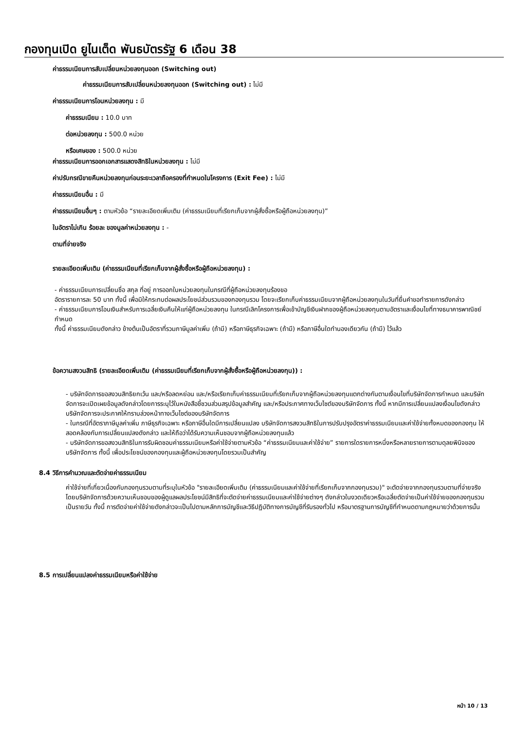กองทุนเปิด ยูไนเต็ด พันธบัตรรัฐ 6 เดือน 38
ค่าธรรมเนียมการสับเปลี่ยนหน่วยลงทุนออก (Switching out)
ค่าธรรมเนียมการสับเปลี่ยนหน่วยลงทุนออก (Switching out) : ไม่มี
ค่าธรรมเนียมการโอนหน่วยลงทุน : มี
ค่าธรรมเนียม : 10.0 บาท
ต่อหน่วยลงทุน : 500.0 หน่วย
หรือเศษของ : 500.0 หน่วย
ค่าธรรมเนียมการออกเอกสารแสดงสิทธิในหน่วยลงทุน : ไม่มี
ค่าปรับกรณีขายคืนหน่วยลงทุนก่อนระยะเวลาถือครองที่กำหนดในโครงการ (Exit Fee) : ไม่มี
ค่าธรรมเนียมอื่น : มี
ค่าธรรมเนียมอื่นๆ : ตามหัวข้อ “รายละเอียดเพิ่มเติม (ค่าธรรมเนียมที่เรียกเก็บจากผู้สั่งซื้อหรือผู้ถือหน่วยลงทุน)”
ในอัตราไม่เกิน ร้อยละ ของมูลค่าหน่วยลงทุน : -
ตามที่จ่ายจริง
รายละเอียดเพิ่มเติม (ค่าธรรมเนียมที่เรียกเก็บจากผู้สั่งซื้อหรือผู้ถือหน่วยลงทุน) :
- ค่าธรรมเนียมการเปลี่ยนชื่อ สกุล ที่อยู่ การออกใบหน่วยลงทุนในกรณีที่ผู้ถือหน่วยลงทุนร้องขอ
อัตรารายการละ 50 บาท ทั้งนี้ เพื่อมิให้กระทบต่อผลประโยชน์ส่วนรวมของกองทุนรวม โดยจะเรียกเก็บค่าธรรมเนียมจากผู้ถือหน่วยลงทุนในวันที่ยื่นคำขอทำรายการดังกล่าว
- ค่าธรรมเนียมการโอนเงินสำหรับการเฉลี่ยเงินคืนให้แก่ผู้ถือหน่วยลงทุน ในกรณีเลิกโครงการเพื่อเข้าบัญชีเงินฝากของผู้ถือหน่วยลงทุนตามอัตราและเงื่อนไขที่ทางธนาคารพาณิชย์กำหนด
ทั้งนี้ ค่าธรรมเนียมดังกล่าว ข้างต้นเป็นอัตราที่รวมภาษีมูลค่าเพิ่ม (ถ้ามี) หรือภาษีธุรกิจเฉพาะ (ถ้ามี) หรือภาษีอื่นใดทำนองเดียวกัน (ถ้ามี) ไว้แล้ว
ข้อความสงวนสิทธิ (รายละเอียดเพิ่มเติม (ค่าธรรมเนียมที่เรียกเก็บจากผู้สั่งซื้อหรือผู้ถือหน่วยลงทุน)) :
- บริษัทจัดการขอสงวนสิทธิยกเว้น และ/หรือลดหย่อน และ/หรือเรียกเก็บค่าธรรมเนียมที่เรียกเก็บจากผู้ถือหน่วยลงทุนแตกต่างกันตามเงื่อนไขที่บริษัทจัดการกำหนด และบริษัทจัดการจะเปิดเผยข้อมูลดังกล่าวโดยการระบุไว้ในหนังสือชี้ชวนส่วนสรุปข้อมูลสำคัญ และ/หรือประกาศทางเว็บไซต์ของบริษัทจัดการ ทั้งนี้ หากมีการเปลี่ยนแปลงเงื่อนไขดังกล่าวบริษัทจัดการจะประกาศให้ทราบล่วงหน้าทางเว็บไซต์ของบริษัทจัดการ
- ในกรณีที่อัตราภาษีมูลค่าเพิ่ม ภาษีธุรกิจเฉพาะ หรือภาษีอื่นใดมีการเปลี่ยนแปลง บริษัทจัดการสงวนสิทธิในการปรับปรุงอัตราค่าธรรมเนียมและค่าใช้จ่ายทั้งหมดของกองทุน ให้สอดคล้องกับการเปลี่ยนแปลงดังกล่าว และให้ถือว่าได้รับความเห็นชอบจากผู้ถือหน่วยลงทุนแล้ว
- บริษัทจัดการขอสงวนสิทธิในการรับผิดชอบค่าธรรมเนียมหรือค่าใช้จ่ายตามหัวข้อ “ค่าธรรมเนียมและค่าใช้จ่าย” รายการใดรายการหนึ่งหรือหลายรายการตามดุลยพินิจของบริษัทจัดการ ทั้งนี้ เพื่อประโยชน์ของกองทุนและผู้ถือหน่วยลงทุนโดยรวมเป็นสำคัญ
8.4 วิธีการคำนวณและตัดจ่ายค่าธรรมเนียม
ค่าใช้จ่ายที่เกี่ยวเนื่องกับกองทุนรวมตามที่ระบุในหัวข้อ "รายละเอียดเพิ่มเติม (ค่าธรรมเนียมและค่าใช้จ่ายที่เรียกเก็บจากกองทุนรวม)" จะตัดจ่ายจากกองทุนรวมตามที่จ่ายจริง โดยบริษัทจัดการด้วยความเห็นชอบของผู้ดูแลผลประโยชน์มีสิทธิที่จะตัดจ่ายค่าธรรมเนียมและค่าใช้จ่ายต่างๆ ดังกล่าวในงวดเดียวหรือเฉลี่ยตัดจ่ายเป็นค่าใช้จ่ายของกองทุนรวมเป็นรายวัน ทั้งนี้ การตัดจ่ายค่าใช้จ่ายดังกล่าวจะเป็นไปตามหลักการบัญชีและวิธีปฏิบัติทางการบัญชีที่รับรองทั่วไป หรือมาตรฐานการบัญชีที่กำหนดตามกฎหมายว่าด้วยการนั้น
8.5 การเปลี่ยนแปลงค่าธรรมเนียมหรือค่าใช้จ่าย
หน้า 10 / 13